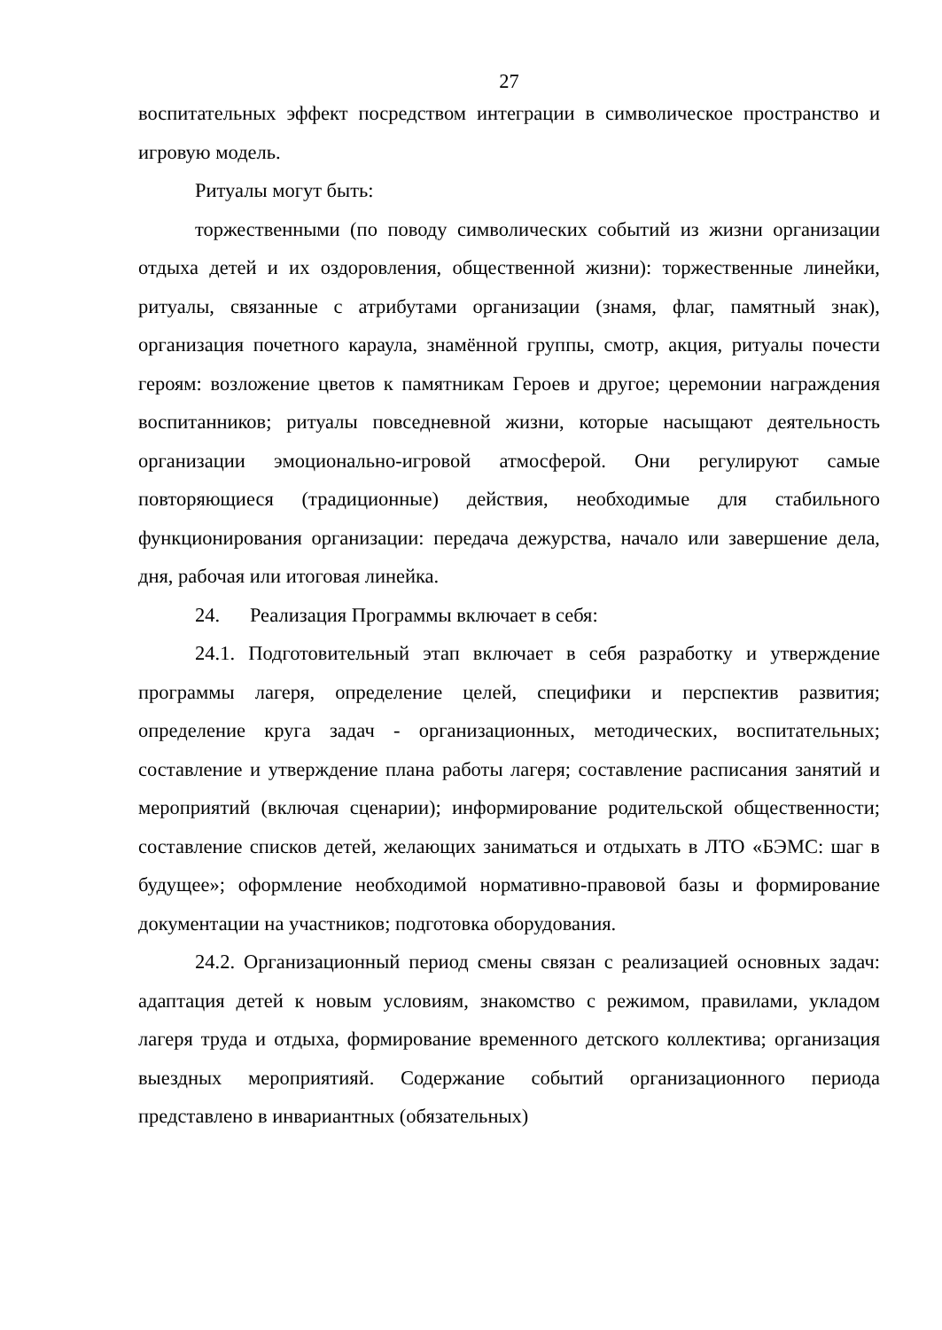27
воспитательных эффект посредством интеграции в символическое пространство и игровую модель.
Ритуалы могут быть:
торжественными (по поводу символических событий из жизни организации отдыха детей и их оздоровления, общественной жизни): торжественные линейки, ритуалы, связанные с атрибутами организации (знамя, флаг, памятный знак), организация почетного караула, знамённой группы, смотр, акция, ритуалы почести героям: возложение цветов к памятникам Героев и другое; церемонии награждения воспитанников; ритуалы повседневной жизни, которые насыщают деятельность организации эмоционально-игровой атмосферой. Они регулируют самые повторяющиеся (традиционные) действия, необходимые для стабильного функционирования организации: передача дежурства, начало или завершение дела, дня, рабочая или итоговая линейка.
24. Реализация Программы включает в себя:
24.1. Подготовительный этап включает в себя разработку и утверждение программы лагеря, определение целей, специфики и перспектив развития; определение круга задач - организационных, методических, воспитательных; составление и утверждение плана работы лагеря; составление расписания занятий и мероприятий (включая сценарии); информирование родительской общественности; составление списков детей, желающих заниматься и отдыхать в ЛТО «БЭМС: шаг в будущее»; оформление необходимой нормативно-правовой базы и формирование документации на участников; подготовка оборудования.
24.2. Организационный период смены связан с реализацией основных задач: адаптация детей к новым условиям, знакомство с режимом, правилами, укладом лагеря труда и отдыха, формирование временного детского коллектива; организация выездных мероприятияй. Содержание событий организационного периода представлено в инвариантных (обязательных)